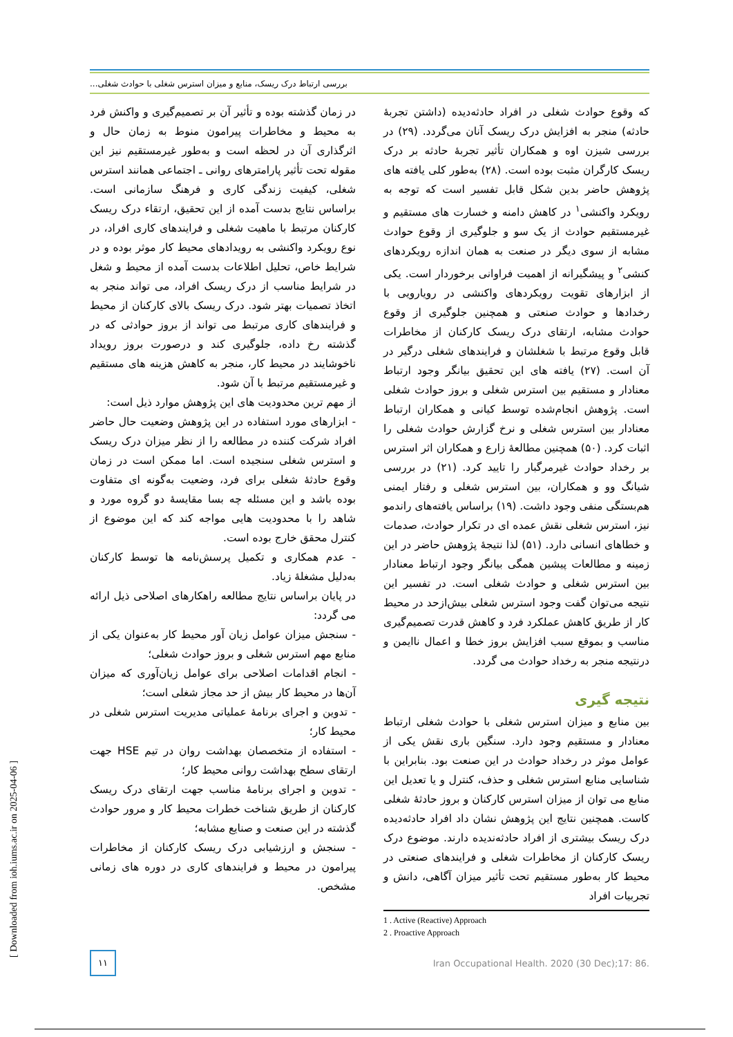بررسی ارتباط درک ریسک، منابع و میزان استرس شغلی با حوادث شغلی...
که وقوع حوادث شغلی در افراد حادثه‌دیده (داشتن تجربهٔ حادثه) منجر به افزایش درک ریسک آنان می‌گردد. (۲۹) در بررسی شیزن اوه و همکاران تأثیر تجربهٔ حادثه بر درک ریسک کارگران مثبت بوده است. (۲۸) به‌طور کلی یافته های پژوهش حاضر بدین شکل قابل تفسیر است که توجه به رویکرد واکنشی<sup>۱</sup> در کاهش دامنه و خسارت های مستقیم و غیرمستقیم حوادث از یک سو و جلوگیری از وقوع حوادث مشابه از سوی دیگر در صنعت به همان اندازه رویکردهای کنشی<sup>۲</sup> و پیشگیرانه از اهمیت فراوانی برخوردار است. یکی از ابزارهای تقویت رویکردهای واکنشی در رویارویی با رخدادها و حوادث صنعتی و همچنین جلوگیری از وقوع حوادث مشابه، ارتقای درک ریسک کارکنان از مخاطرات قابل وقوع مرتبط با شغلشان و فرایندهای شغلی درگیر در آن است. (۲۷) یافته های این تحقیق بیانگر وجود ارتباط معنادار و مستقیم بین استرس شغلی و بروز حوادث شغلی است. پژوهش انجام‌شده توسط کیانی و همکاران ارتباط معنادار بین استرس شغلی و نرخ گزارش حوادث شغلی را اثبات کرد. (۵۰) همچنین مطالعهٔ زارع و همکاران اثر استرس بر رخداد حوادث غیرمرگبار را تایید کرد. (۲۱) در بررسی شیانگ وو و همکاران، بین استرس شغلی و رفتار ایمنی هم‌بستگی منفی وجود داشت. (۱۹) براساس یافته‌های راندمو نیز، استرس شغلی نقش عمده ای در تکرار حوادث، صدمات و خطاهای انسانی دارد. (۵۱) لذا نتیجهٔ پژوهش حاضر در این زمینه و مطالعات پیشین همگی بیانگر وجود ارتباط معنادار بین استرس شغلی و حوادث شغلی است. در تفسیر این نتیجه می‌توان گفت وجود استرس شغلی بیش‌ازحد در محیط کار از طریق کاهش عملکرد فرد و کاهش قدرت تصمیم‌گیری مناسب و بموقع سبب افزایش بروز خطا و اعمال ناایمن و درنتیجه منجر به رخداد حوادث می گردد.
نتیجه گیری
بین منابع و میزان استرس شغلی با حوادث شغلی ارتباط معنادار و مستقیم وجود دارد. سنگین باری نقش یکی از عوامل موثر در رخداد حوادث در این صنعت بود. بنابراین با شناسایی منابع استرس شغلی و حذف، کنترل و یا تعدیل این منابع می توان از میزان استرس کارکنان و بروز حادثهٔ شغلی کاست. همچنین نتایج این پژوهش نشان داد افراد حادثه‌دیده درک ریسک بیشتری از افراد حادثه‌ندیده دارند. موضوع درک ریسک کارکنان از مخاطرات شغلی و فرایندهای صنعتی در محیط کار به‌طور مستقیم تحت تأثیر میزان آگاهی، دانش و تجربیات افراد
1 . Active (Reactive) Approach
2 . Proactive Approach
در زمان گذشته بوده و تأثیر آن بر تصمیم‌گیری و واکنش فرد به محیط و مخاطرات پیرامون منوط به زمان حال و اثرگذاری آن در لحظه است و به‌طور غیرمستقیم نیز این مقوله تحت تأثیر پارامترهای روانی ـ اجتماعی همانند استرس شغلی، کیفیت زندگی کاری و فرهنگ سازمانی است. براساس نتایج بدست آمده از این تحقیق، ارتقاء درک ریسک کارکنان مرتبط با ماهیت شغلی و فرایندهای کاری افراد، در نوع رویکرد واکنشی به رویدادهای محیط کار موثر بوده و در شرایط خاص، تحلیل اطلاعات بدست آمده از محیط و شغل در شرایط مناسب از درک ریسک افراد، می تواند منجر به اتخاذ تصمیات بهتر شود. درک ریسک بالای کارکنان از محیط و فرایندهای کاری مرتبط می تواند از بروز حوادثی که در گذشته رخ داده، جلوگیری کند و درصورت بروز رویداد ناخوشایند در محیط کار، منجر به کاهش هزینه های مستقیم و غیرمستقیم مرتبط با آن شود.
از مهم ترین محدودیت های این پژوهش موارد ذیل است:
- ابزارهای مورد استفاده در این پژوهش وضعیت حال حاضر افراد شرکت کننده در مطالعه را از نظر میزان درک ریسک و استرس شغلی سنجیده است. اما ممکن است در زمان وقوع حادثهٔ شغلی برای فرد، وضعیت به‌گونه ای متفاوت بوده باشد و این مسئله چه بسا مقایسهٔ دو گروه مورد و شاهد را با محدودیت هایی مواجه کند که این موضوع از کنترل محقق خارج بوده است.
- عدم همکاری و تکمیل پرسش‌نامه ها توسط کارکنان به‌دلیل مشغلهٔ زیاد.
در پایان براساس نتایج مطالعه راهکارهای اصلاحی ذیل ارائه می گردد:
- سنجش میزان عوامل زیان آور محیط کار به‌عنوان یکی از منابع مهم استرس شغلی و بروز حوادث شغلی؛
- انجام اقدامات اصلاحی برای عوامل زیان‌آوری که میزان آن‌ها در محیط کار بیش از حد مجاز شغلی است؛
- تدوین و اجرای برنامهٔ عملیاتی مدیریت استرس شغلی در محیط کار؛
- استفاده از متخصصان بهداشت روان در تیم HSE جهت ارتقای سطح بهداشت روانی محیط کار؛
- تدوین و اجرای برنامهٔ مناسب جهت ارتقای درک ریسک کارکنان از طریق شناخت خطرات محیط کار و مرور حوادث گذشته در این صنعت و صنایع مشابه؛
- سنجش و ارزشیابی درک ریسک کارکنان از مخاطرات پیرامون در محیط و فرایندهای کاری در دوره های زمانی مشخص.
۱۱
Iran Occupational Health. 2020 (30 Dec);17: 86.
[ Downloaded from ioh.iums.ac.ir on 2025-04-06 ]